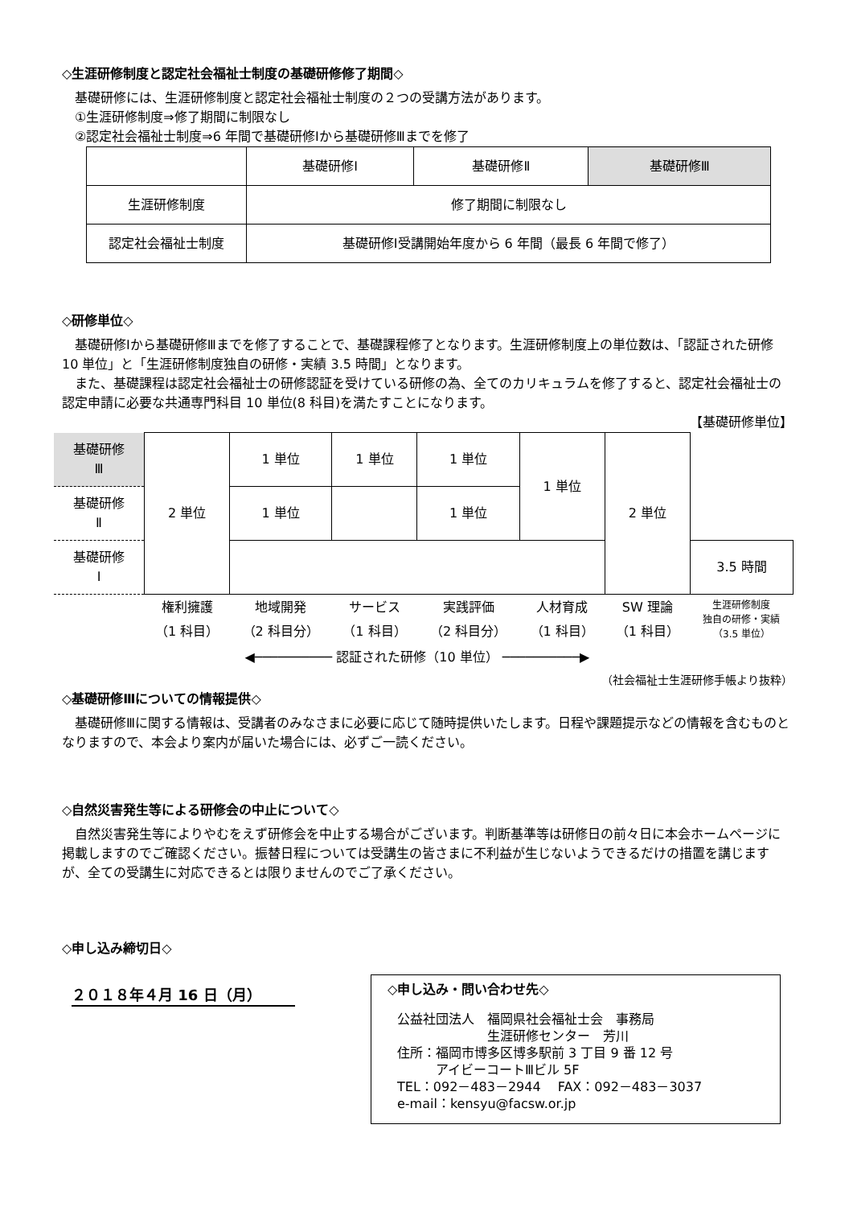◇生涯研修制度と認定社会福祉士制度の基礎研修修了期間◇
基礎研修には、生涯研修制度と認定社会福祉士制度の２つの受講方法があります。
①生涯研修制度⇒修了期間に制限なし
②認定社会福祉士制度⇒6 年間で基礎研修Ⅰから基礎研修Ⅲまでを修了
| | 基礎研修Ⅰ | 基礎研修Ⅱ | 基礎研修Ⅲ |
| 生涯研修制度 | 修了期間に制限なし | | |
| 認定社会福祉士制度 | 基礎研修Ⅰ受講開始年度から 6 年間（最長 6 年間で修了） | | |
◇研修単位◇
基礎研修Ⅰから基礎研修Ⅲまでを修了することで、基礎課程修了となります。生涯研修制度上の単位数は、「認証された研修 10 単位」と「生涯研修制度独自の研修・実績 3.5 時間」となります。
また、基礎課程は認定社会福祉士の研修認証を受けている研修の為、全てのカリキュラムを修了すると、認定社会福祉士の認定申請に必要な共通専門科目 10 単位(8 科目)を満たすことになります。
【基礎研修単位】
| 基礎研修 Ⅲ | 2 単位 | 1 単位 | 1 単位 | 1 単位 | 1 単位 | 2 単位 | |
| 基礎研修 Ⅱ | | 1 単位 | | 1 単位 | | | |
| 基礎研修 Ⅰ | | | | | | | 3.5 時間 |
| | 権利擁護 （1 科目） | 地域開発 （2 科目分） | サービス （1 科目） | 実践評価 （2 科目分） | 人材育成 （1 科目） | SW 理論 （1 科目） | 生涯研修制度 独自の研修・実績 （3.5 単位） |
| | ◀────────── 認証された研修（10 単位） ──────────▶ | | | | | | |
（社会福祉士生涯研修手帳より抜粋）
◇基礎研修Ⅲについての情報提供◇
基礎研修Ⅲに関する情報は、受講者のみなさまに必要に応じて随時提供いたします。日程や課題提示などの情報を含むものとなりますので、本会より案内が届いた場合には、必ずご一読ください。
◇自然災害発生等による研修会の中止について◇
自然災害発生等によりやむをえず研修会を中止する場合がございます。判断基準等は研修日の前々日に本会ホームページに掲載しますのでご確認ください。振替日程については受講生の皆さまに不利益が生じないようできるだけの措置を講じますが、全ての受講生に対応できるとは限りませんのでご了承ください。
◇申し込み締切日◇
２０１８年４月 16 日（月）
◇申し込み・問い合わせ先◇
公益社団法人　福岡県社会福祉士会　事務局
　　　　　　　生涯研修センター　芳川
住所：福岡市博多区博多駅前 3 丁目 9 番 12 号
　　　アイビーコートⅢビル 5F
TEL：092－483－2944　 FAX：092－483－3037
e-mail：kensyu@facsw.or.jp